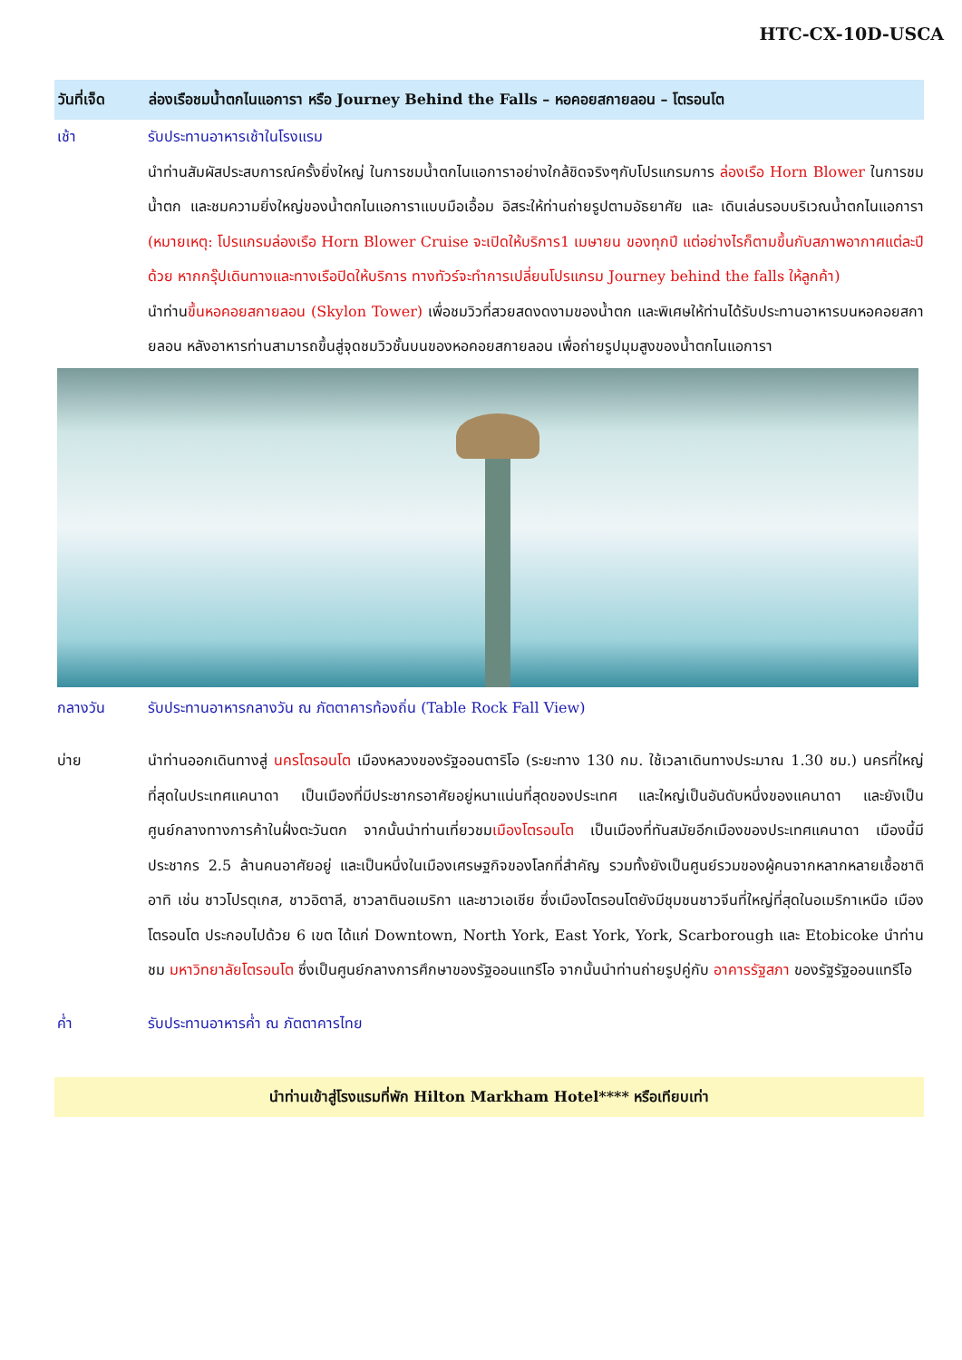HTC-CX-10D-USCA
วันที่เจ็ด ล่องเรือชมน้ำตกไนแอการา หรือ Journey Behind the Falls – หอคอยสกายลอน – โตรอนโต
เช้า รับประทานอาหารเช้าในโรงแรม
นำท่านสัมผัสประสบการณ์ครั้งยิ่งใหญ่ ในการชมน้ำตกไนแอการาอย่างใกล้ชิดจริงๆกับโปรแกรมการ ล่องเรือ Horn Blower ในการชมน้ำตก และชมความยิ่งใหญ่ของน้ำตกไนแอการาแบบมือเอื้อม อิสระให้ท่านถ่ายรูปตามอัธยาศัย และ เดินเล่นรอบบริเวณน้ำตกไนแอการา (หมายเหตุ: โปรแกรมล่องเรือ Horn Blower Cruise จะเปิดให้บริการ1 เมษายน ของทุกปี แต่อย่างไรก็ตามขึ้นกับสภาพอากาศแต่ละปีด้วย หากกรุ๊ปเดินทางและทางเรือปิดให้บริการ ทางทัวร์จะทำการเปลี่ยนโปรแกรม Journey behind the falls ให้ลูกค้า)
นำท่านขึ้นหอคอยสกายลอน (Skylon Tower) เพื่อชมวิวที่สวยสดงดงามของน้ำตก และพิเศษให้ท่านได้รับประทานอาหารบนหอคอยสกายลอน หลังอาหารท่านสามารถขึ้นสู่จุดชมวิวชั้นบนของหอคอยสกายลอน เพื่อถ่ายรูปมุมสูงของน้ำตกไนแอการา
กลางวัน รับประทานอาหารกลางวัน ณ ภัตตาคารท้องถิ่น (Table Rock Fall View)
บ่าย นำท่านออกเดินทางสู่ นครโตรอนโต เมืองหลวงของรัฐออนตาริโอ (ระยะทาง 130 กม. ใช้เวลาเดินทางประมาณ 1.30 ชม.) นครที่ใหญ่ที่สุดในประเทศแคนาดา เป็นเมืองที่มีประชากรอาศัยอยู่หนาแน่นที่สุดของประเทศ และใหญ่เป็นอันดับหนึ่งของแคนาดา และยังเป็นศูนย์กลางทางการค้าในฝั่งตะวันตก จากนั้นนำท่านเที่ยวชมเมืองโตรอนโต เป็นเมืองที่ทันสมัยอีกเมืองของประเทศแคนาดา เมืองนี้มีประชากร 2.5 ล้านคนอาศัยอยู่ และเป็นหนึ่งในเมืองเศรษฐกิจของโลกที่สำคัญ รวมทั้งยังเป็นศูนย์รวมของผู้คนจากหลากหลายเชื้อชาติ อาทิ เช่น ชาวโปรตุเกส, ชาวอิตาลี, ชาวลาตินอเมริกา และชาวเอเชีย ซึ่งเมืองโตรอนโตยังมีชุมชนชาวจีนที่ใหญ่ที่สุดในอเมริกาเหนือ เมืองโตรอนโต ประกอบไปด้วย 6 เขต ได้แก่ Downtown, North York, East York, York, Scarborough และ Etobicoke นำท่านชม มหาวิทยาลัยโตรอนโต ซึ่งเป็นศูนย์กลางการศึกษาของรัฐออนแทรีโอ จากนั้นนำท่านถ่ายรูปคู่กับ อาคารรัฐสภา ของรัฐรัฐออนแทรีโอ
ค่ำ รับประทานอาหารค่ำ ณ ภัตตาคารไทย
นำท่านเข้าสู่โรงแรมที่พัก Hilton Markham Hotel**** หรือเทียบเท่า